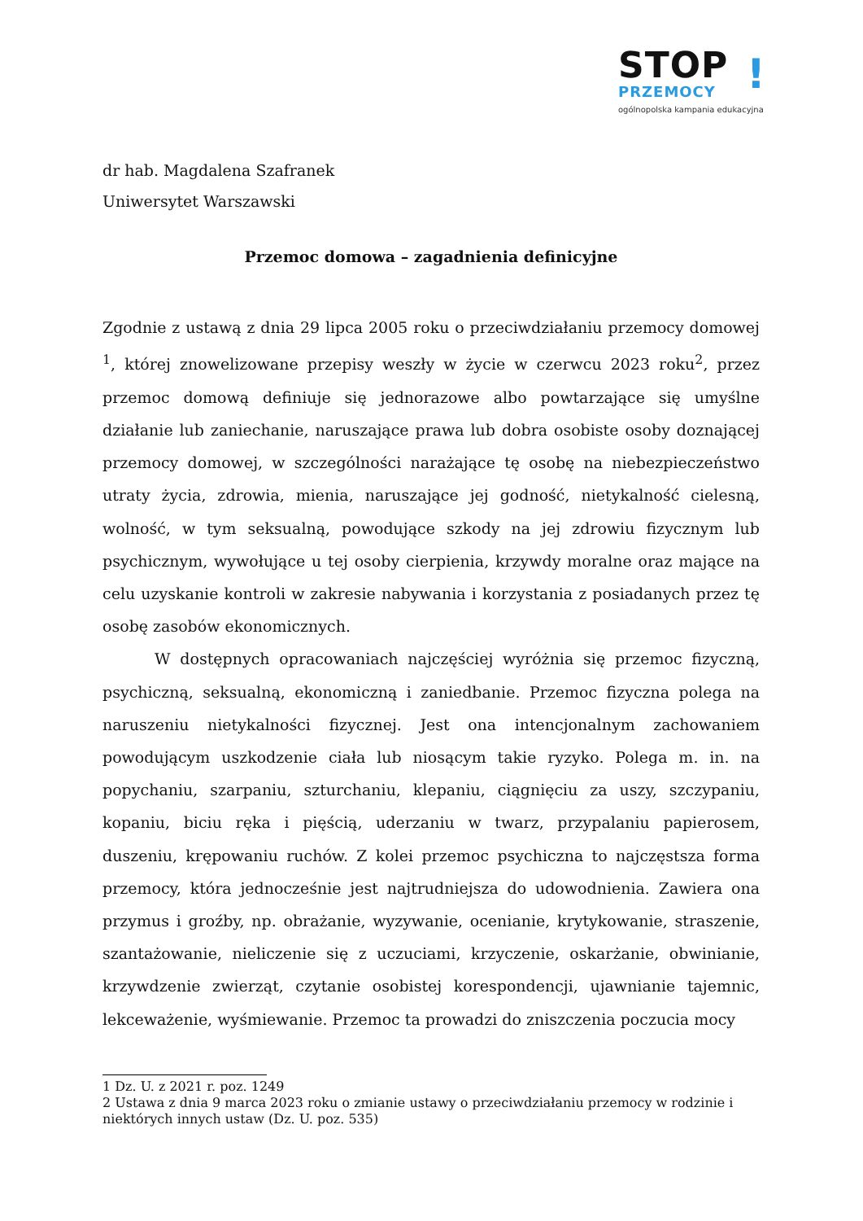STOP
PRZEMOCY
ogólnopolska kampania edukacyjna
!
dr hab. Magdalena Szafranek
Uniwersytet Warszawski
Przemoc domowa – zagadnienia definicyjne
Zgodnie z ustawą z dnia 29 lipca 2005 roku o przeciwdziałaniu przemocy domowej <sup>1</sup>, której znowelizowane przepisy weszły w życie w czerwcu 2023 roku<sup>2</sup>, przez przemoc domową definiuje się jednorazowe albo powtarzające się umyślne działanie lub zaniechanie, naruszające prawa lub dobra osobiste osoby doznającej przemocy domowej, w szczególności narażające tę osobę na niebezpieczeństwo utraty życia, zdrowia, mienia, naruszające jej godność, nietykalność cielesną, wolność, w tym seksualną, powodujące szkody na jej zdrowiu fizycznym lub psychicznym, wywołujące u tej osoby cierpienia, krzywdy moralne oraz mające na celu uzyskanie kontroli w zakresie nabywania i korzystania z posiadanych przez tę osobę zasobów ekonomicznych.
W dostępnych opracowaniach najczęściej wyróżnia się przemoc fizyczną, psychiczną, seksualną, ekonomiczną i zaniedbanie. Przemoc fizyczna polega na naruszeniu nietykalności fizycznej. Jest ona intencjonalnym zachowaniem powodującym uszkodzenie ciała lub niosącym takie ryzyko. Polega m. in. na popychaniu, szarpaniu, szturchaniu, klepaniu, ciągnięciu za uszy, szczypaniu, kopaniu, biciu ręka i pięścią, uderzaniu w twarz, przypalaniu papierosem, duszeniu, krępowaniu ruchów. Z kolei przemoc psychiczna to najczęstsza forma przemocy, która jednocześnie jest najtrudniejsza do udowodnienia. Zawiera ona przymus i groźby, np. obrażanie, wyzywanie, ocenianie, krytykowanie, straszenie, szantażowanie, nieliczenie się z uczuciami, krzyczenie, oskarżanie, obwinianie, krzywdzenie zwierząt, czytanie osobistej korespondencji, ujawnianie tajemnic, lekceważenie, wyśmiewanie. Przemoc ta prowadzi do zniszczenia poczucia mocy
1 Dz. U. z 2021 r. poz. 1249
2 Ustawa z dnia 9 marca 2023 roku o zmianie ustawy o przeciwdziałaniu przemocy w rodzinie i niektórych innych ustaw (Dz. U. poz. 535)